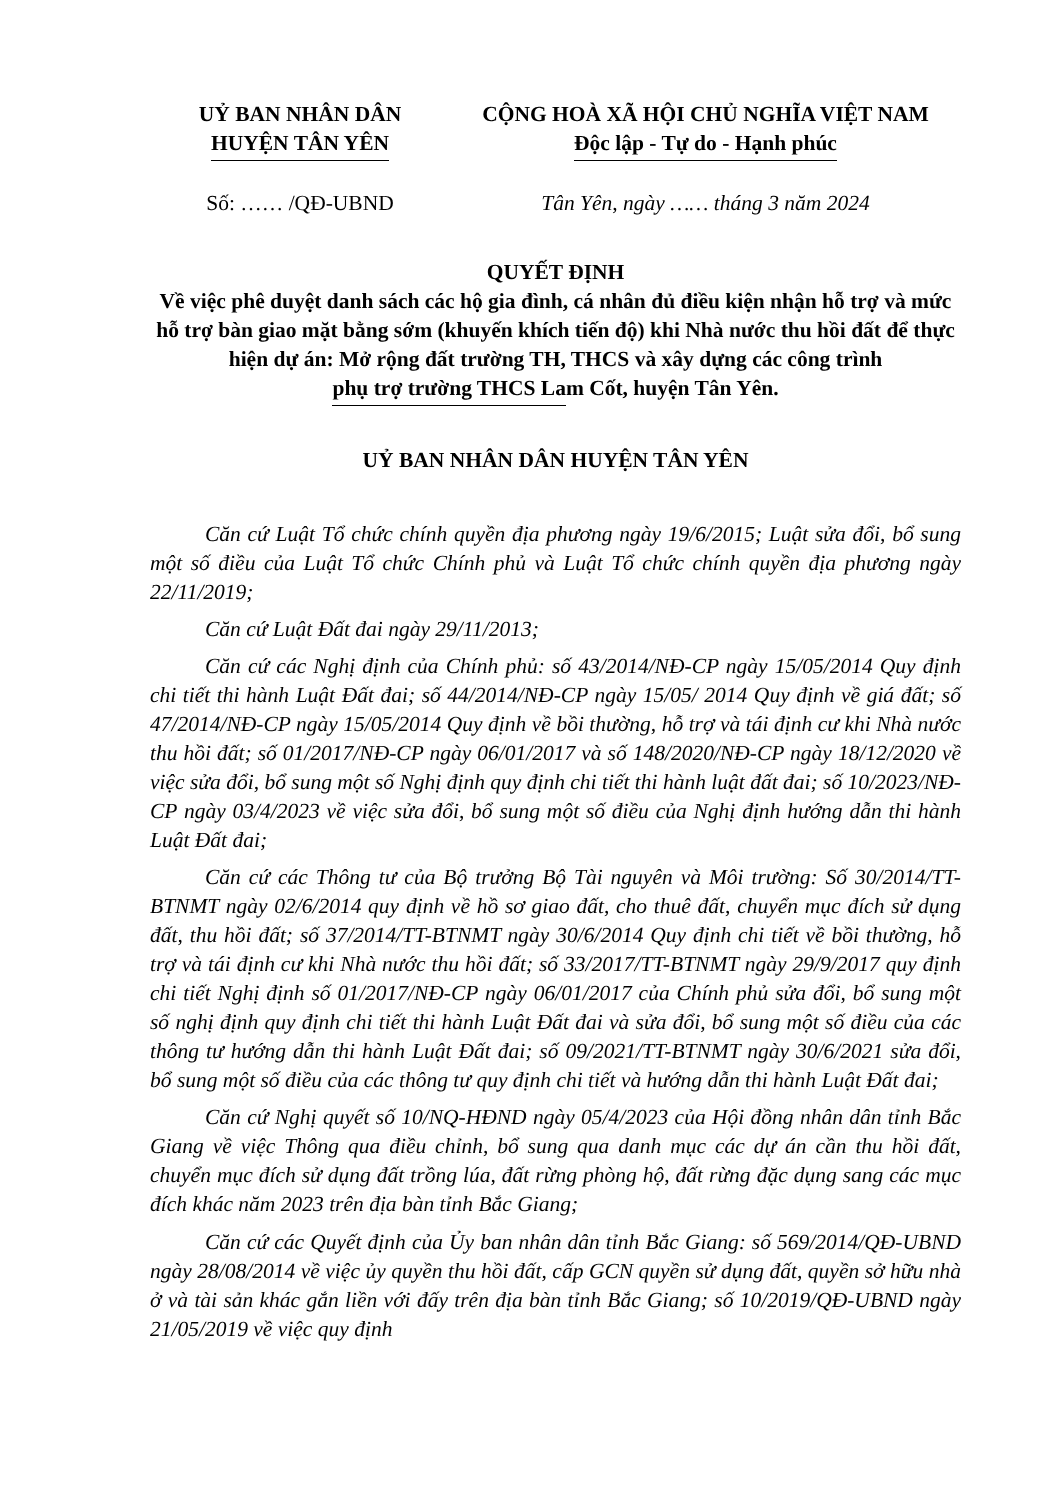UỶ BAN NHÂN DÂN
HUYỆN TÂN YÊN
CỘNG HOÀ XÃ HỘI CHỦ NGHĨA VIỆT NAM
Độc lập - Tự do - Hạnh phúc
Số: …… /QĐ-UBND Tân Yên, ngày …… tháng 3 năm 2024
QUYẾT ĐỊNH
Về việc phê duyệt danh sách các hộ gia đình, cá nhân đủ điều kiện nhận hỗ trợ và mức hỗ trợ bàn giao mặt bằng sớm (khuyến khích tiến độ) khi Nhà nước thu hồi đất để thực hiện dự án: Mở rộng đất trường TH, THCS và xây dựng các công trình phụ trợ trường THCS Lam Cốt, huyện Tân Yên.
UỶ BAN NHÂN DÂN HUYỆN TÂN YÊN
Căn cứ Luật Tổ chức chính quyền địa phương ngày 19/6/2015; Luật sửa đổi, bổ sung một số điều của Luật Tổ chức Chính phủ và Luật Tổ chức chính quyền địa phương ngày 22/11/2019;
Căn cứ Luật Đất đai ngày 29/11/2013;
Căn cứ các Nghị định của Chính phủ: số 43/2014/NĐ-CP ngày 15/05/2014 Quy định chi tiết thi hành Luật Đất đai; số 44/2014/NĐ-CP ngày 15/05/ 2014 Quy định về giá đất; số 47/2014/NĐ-CP ngày 15/05/2014 Quy định về bồi thường, hỗ trợ và tái định cư khi Nhà nước thu hồi đất; số 01/2017/NĐ-CP ngày 06/01/2017 và số 148/2020/NĐ-CP ngày 18/12/2020 về việc sửa đổi, bổ sung một số Nghị định quy định chi tiết thi hành luật đất đai; số 10/2023/NĐ-CP ngày 03/4/2023 về việc sửa đổi, bổ sung một số điều của Nghị định hướng dẫn thi hành Luật Đất đai;
Căn cứ các Thông tư của Bộ trưởng Bộ Tài nguyên và Môi trường: Số 30/2014/TT-BTNMT ngày 02/6/2014 quy định về hồ sơ giao đất, cho thuê đất, chuyển mục đích sử dụng đất, thu hồi đất; số 37/2014/TT-BTNMT ngày 30/6/2014 Quy định chi tiết về bồi thường, hỗ trợ và tái định cư khi Nhà nước thu hồi đất; số 33/2017/TT-BTNMT ngày 29/9/2017 quy định chi tiết Nghị định số 01/2017/NĐ-CP ngày 06/01/2017 của Chính phủ sửa đổi, bổ sung một số nghị định quy định chi tiết thi hành Luật Đất đai và sửa đổi, bổ sung một số điều của các thông tư hướng dẫn thi hành Luật Đất đai; số 09/2021/TT-BTNMT ngày 30/6/2021 sửa đổi, bổ sung một số điều của các thông tư quy định chi tiết và hướng dẫn thi hành Luật Đất đai;
Căn cứ Nghị quyết số 10/NQ-HĐND ngày 05/4/2023 của Hội đồng nhân dân tỉnh Bắc Giang về việc Thông qua điều chỉnh, bổ sung qua danh mục các dự án cần thu hồi đất, chuyển mục đích sử dụng đất trồng lúa, đất rừng phòng hộ, đất rừng đặc dụng sang các mục đích khác năm 2023 trên địa bàn tỉnh Bắc Giang;
Căn cứ các Quyết định của Ủy ban nhân dân tỉnh Bắc Giang: số 569/2014/QĐ-UBND ngày 28/08/2014 về việc ủy quyền thu hồi đất, cấp GCN quyền sử dụng đất, quyền sở hữu nhà ở và tài sản khác gắn liền với đấy trên địa bàn tỉnh Bắc Giang; số 10/2019/QĐ-UBND ngày 21/05/2019 về việc quy định